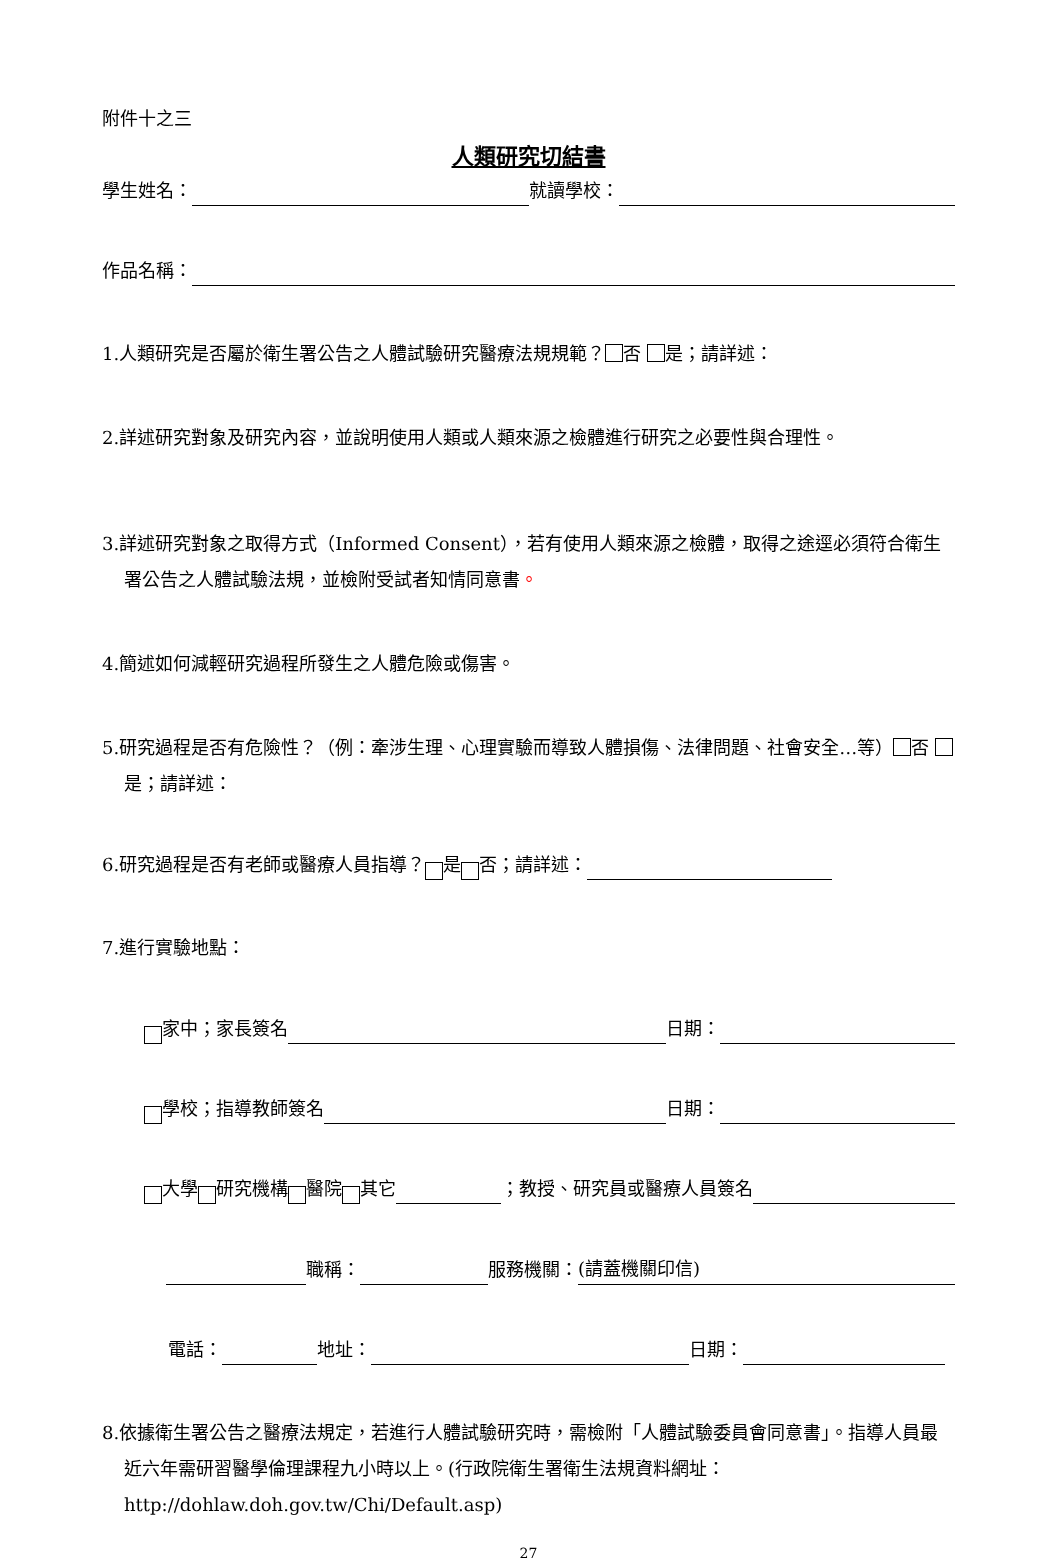附件十之三
人類研究切結書
學生姓名： 就讀學校：
作品名稱：
1.人類研究是否屬於衛生署公告之人體試驗研究醫療法規規範？ 否 是；請詳述：
2.詳述研究對象及研究內容，並說明使用人類或人類來源之檢體進行研究之必要性與合理性。
3.詳述研究對象之取得方式（Informed Consent），若有使用人類來源之檢體，取得之途逕必須符合衛生署公告之人體試驗法規，並檢附受試者知情同意書。
4.簡述如何減輕研究過程所發生之人體危險或傷害。
5.研究過程是否有危險性？（例：牽涉生理、心理實驗而導致人體損傷、法律問題、社會安全…等） 否 是；請詳述：
6.研究過程是否有老師或醫療人員指導？ 是 否；請詳述：
7.進行實驗地點：
家中；家長簽名 日期：
學校；指導教師簽名 日期：
大學 研究機構 醫院 其它 ；教授、研究員或醫療人員簽名
職稱： 服務機關： (請蓋機關印信)
電話： 地址： 日期：
8.依據衛生署公告之醫療法規定，若進行人體試驗研究時，需檢附「人體試驗委員會同意書」。指導人員最近六年需研習醫學倫理課程九小時以上。(行政院衛生署衛生法規資料網址：http://dohlaw.doh.gov.tw/Chi/Default.asp)
27